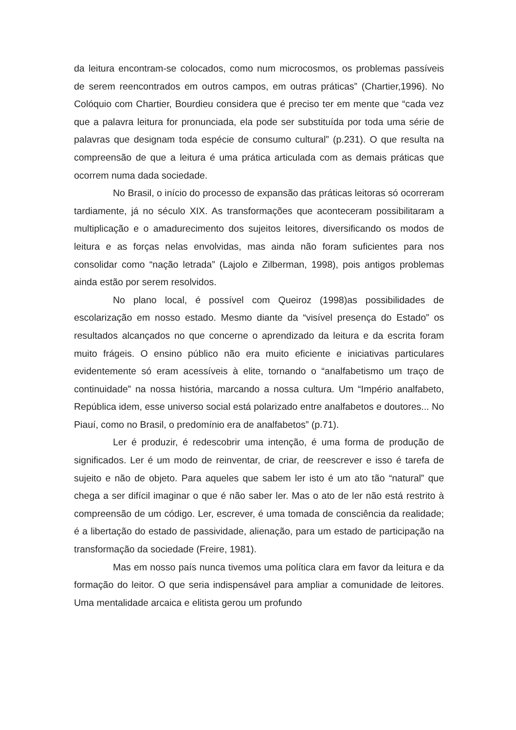da leitura encontram-se colocados, como num microcosmos, os problemas passíveis de serem reencontrados em outros campos, em outras práticas” (Chartier,1996). No Colóquio com Chartier, Bourdieu considera que é preciso ter em mente que “cada vez que a palavra leitura for pronunciada, ela pode ser substituída por toda uma série de palavras que designam toda espécie de consumo cultural” (p.231). O que resulta na compreensão de que a leitura é uma prática articulada com as demais práticas que ocorrem numa dada sociedade.
No Brasil, o início do processo de expansão das práticas leitoras só ocorreram tardiamente, já no século XIX. As transformações que aconteceram possibilitaram a multiplicação e o amadurecimento dos sujeitos leitores, diversificando os modos de leitura e as forças nelas envolvidas, mas ainda não foram suficientes para nos consolidar como “nação letrada” (Lajolo e Zilberman, 1998), pois antigos problemas ainda estão por serem resolvidos.
No plano local, é possível com Queiroz (1998)as possibilidades de escolarização em nosso estado. Mesmo diante da “visível presença do Estado” os resultados alcançados no que concerne o aprendizado da leitura e da escrita foram muito frágeis. O ensino público não era muito eficiente e iniciativas particulares evidentemente só eram acessíveis à elite, tornando o “analfabetismo um traço de continuidade” na nossa história, marcando a nossa cultura. Um “Império analfabeto, República idem, esse universo social está polarizado entre analfabetos e doutores... No Piauí, como no Brasil, o predomínio era de analfabetos” (p.71).
Ler é produzir, é redescobrir uma intenção, é uma forma de produção de significados. Ler é um modo de reinventar, de criar, de reescrever e isso é tarefa de sujeito e não de objeto. Para aqueles que sabem ler isto é um ato tão “natural” que chega a ser difícil imaginar o que é não saber ler. Mas o ato de ler não está restrito à compreensão de um código. Ler, escrever, é uma tomada de consciência da realidade; é a libertação do estado de passividade, alienação, para um estado de participação na transformação da sociedade (Freire, 1981).
Mas em nosso país nunca tivemos uma política clara em favor da leitura e da formação do leitor. O que seria indispensável para ampliar a comunidade de leitores. Uma mentalidade arcaica e elitista gerou um profundo